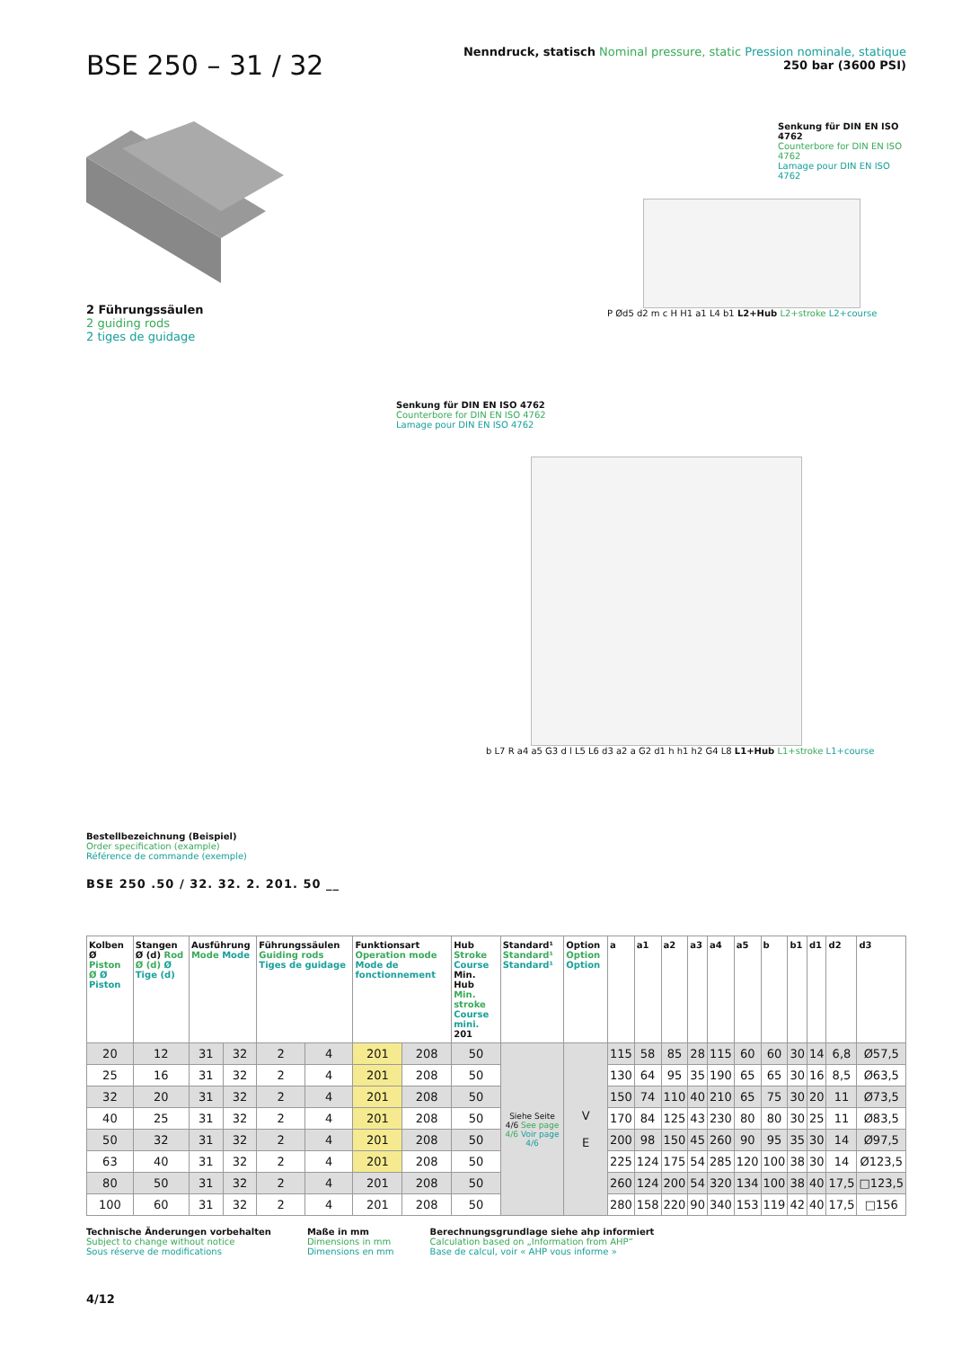BSE 250 – 31 / 32
Nenndruck, statisch Nominal pressure, static Pression nominale, statique
250 bar (3600 PSI)
2 Führungssäulen
2 guiding rods
2 tiges de guidage
Senkung für DIN EN ISO 4762
Counterbore for DIN EN ISO 4762
Lamage pour DIN EN ISO 4762
P Ød5 d2 m c H H1 a1 L4 b1 L2+Hub L2+stroke L2+course
Senkung für DIN EN ISO 4762
Counterbore for DIN EN ISO 4762
Lamage pour DIN EN ISO 4762
b L7 R a4 a5 G3 d l L5 L6 d3 a2 a G2 d1 h h1 h2 G4 L8 L1+Hub L1+stroke L1+course
Bestellbezeichnung (Beispiel)
Order specification (example)
Référence de commande (exemple)
BSE 250 .50 / 32. 32. 2. 201. 50 __
| Kolben Ø Piston Ø Ø Piston | Stangen Ø (d) Rod Ø (d) Ø Tige (d) | Ausführung Mode Mode | | Führungssäulen Guiding rods Tiges de guidage | | Funktionsart Operation mode Mode de fonctionnement | | Hub Stroke Course Min. Hub Min. stroke Course mini. 201 | Standard¹ Standard¹ Standard¹ | Option Option Option | a | a1 | a2 | a3 | a4 | a5 | b | b1 | d1 | d2 | d3 |
| --- | --- | --- | --- | --- | --- | --- | --- | --- | --- | --- | --- | --- | --- | --- | --- | --- | --- | --- | --- | --- | --- |
| 20 | 12 | 31 | 32 | 2 | 4 | 201 | 208 | 50 | Siehe Seite 4/6 See page 4/6 Voir page 4/6 | V E | 115 | 58 | 85 | 28 | 115 | 60 | 60 | 30 | 14 | 6,8 | Ø57,5 |
| 25 | 16 | 31 | 32 | 2 | 4 | 201 | 208 | 50 | | | 130 | 64 | 95 | 35 | 190 | 65 | 65 | 30 | 16 | 8,5 | Ø63,5 |
| 32 | 20 | 31 | 32 | 2 | 4 | 201 | 208 | 50 | | | 150 | 74 | 110 | 40 | 210 | 65 | 75 | 30 | 20 | 11 | Ø73,5 |
| 40 | 25 | 31 | 32 | 2 | 4 | 201 | 208 | 50 | | | 170 | 84 | 125 | 43 | 230 | 80 | 80 | 30 | 25 | 11 | Ø83,5 |
| 50 | 32 | 31 | 32 | 2 | 4 | 201 | 208 | 50 | | | 200 | 98 | 150 | 45 | 260 | 90 | 95 | 35 | 30 | 14 | Ø97,5 |
| 63 | 40 | 31 | 32 | 2 | 4 | 201 | 208 | 50 | | | 225 | 124 | 175 | 54 | 285 | 120 | 100 | 38 | 30 | 14 | Ø123,5 |
| 80 | 50 | 31 | 32 | 2 | 4 | 201 | 208 | 50 | | | 260 | 124 | 200 | 54 | 320 | 134 | 100 | 38 | 40 | 17,5 | □123,5 |
| 100 | 60 | 31 | 32 | 2 | 4 | 201 | 208 | 50 | | | 280 | 158 | 220 | 90 | 340 | 153 | 119 | 42 | 40 | 17,5 | □156 |
Technische Änderungen vorbehalten
Subject to change without notice
Sous réserve de modifications
Maße in mm
Dimensions in mm
Dimensions en mm
Berechnungsgrundlage siehe ahp informiert
Calculation based on „Information from AHP“
Base de calcul, voir « AHP vous informe »
4/12